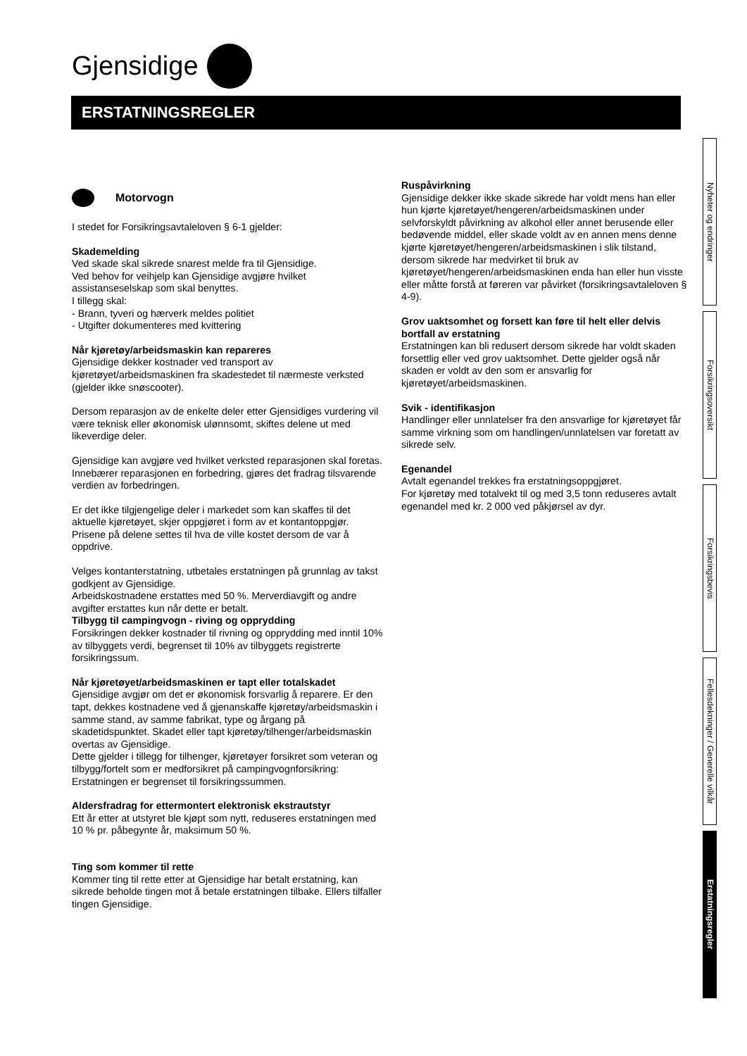Gjensidige
ERSTATNINGSREGLER
Motorvogn
I stedet for Forsikringsavtaleloven § 6-1 gjelder:
Skademelding
Ved skade skal sikrede snarest melde fra til Gjensidige.
Ved behov for veihjelp kan Gjensidige avgjøre hvilket assistanseselskap som skal benyttes.
I tillegg skal:
- Brann, tyveri og hærverk meldes politiet
- Utgifter dokumenteres med kvittering
Når kjøretøy/arbeidsmaskin kan repareres
Gjensidige dekker kostnader ved transport av kjøretøyet/arbeidsmaskinen fra skadestedet til nærmeste verksted (gjelder ikke snøscooter).
Dersom reparasjon av de enkelte deler etter Gjensidiges vurdering vil være teknisk eller økonomisk ulønnsomt, skiftes delene ut med likeverdige deler.
Gjensidige kan avgjøre ved hvilket verksted reparasjonen skal foretas. Innebærer reparasjonen en forbedring, gjøres det fradrag tilsvarende verdien av forbedringen.
Er det ikke tilgjengelige deler i markedet som kan skaffes til det aktuelle kjøretøyet, skjer oppgjøret i form av et kontantoppgjør. Prisene på delene settes til hva de ville kostet dersom de var å oppdrive.
Velges kontanterstatning, utbetales erstatningen på grunnlag av takst godkjent av Gjensidige.
Arbeidskostnadene erstattes med 50 %. Merverdiavgift og andre avgifter erstattes kun når dette er betalt.
Tilbygg til campingvogn - riving og opprydding
Forsikringen dekker kostnader til rivning og opprydding med inntil 10% av tilbyggets verdi, begrenset til 10% av tilbyggets registrerte forsikringssum.
Når kjøretøyet/arbeidsmaskinen er tapt eller totalskadet
Gjensidige avgjør om det er økonomisk forsvarlig å reparere. Er den tapt, dekkes kostnadene ved å gjenanskaffe kjøretøy/arbeidsmaskin i samme stand, av samme fabrikat, type og årgang på skadetidspunktet. Skadet eller tapt kjøretøy/tilhenger/arbeidsmaskin overtas av Gjensidige.
Dette gjelder i tillegg for tilhenger, kjøretøyer forsikret som veteran og tilbygg/fortelt som er medforsikret på campingvognforsikring: Erstatningen er begrenset til forsikringssummen.
Aldersfradrag for ettermontert elektronisk ekstrautstyr
Ett år etter at utstyret ble kjøpt som nytt, reduseres erstatningen med 10 % pr. påbegynte år, maksimum 50 %.
Ting som kommer til rette
Kommer ting til rette etter at Gjensidige har betalt erstatning, kan sikrede beholde tingen mot å betale erstatningen tilbake. Ellers tilfaller tingen Gjensidige.
Ruspåvirkning
Gjensidige dekker ikke skade sikrede har voldt mens han eller hun kjørte kjøretøyet/hengeren/arbeidsmaskinen under selvforskyldt påvirkning av alkohol eller annet berusende eller bedøvende middel, eller skade voldt av en annen mens denne kjørte kjøretøyet/hengeren/arbeidsmaskinen i slik tilstand, dersom sikrede har medvirket til bruk av kjøretøyet/hengeren/arbeidsmaskinen enda han eller hun visste eller måtte forstå at føreren var påvirket (forsikringsavtaleloven § 4-9).
Grov uaktsomhet og forsett kan føre til helt eller delvis bortfall av erstatning
Erstatningen kan bli redusert dersom sikrede har voldt skaden forsettlig eller ved grov uaktsomhet. Dette gjelder også når skaden er voldt av den som er ansvarlig for kjøretøyet/arbeidsmaskinen.
Svik - identifikasjon
Handlinger eller unnlatelser fra den ansvarlige for kjøretøyet får samme virkning som om handlingen/unnlatelsen var foretatt av sikrede selv.
Egenandel
Avtalt egenandel trekkes fra erstatningsoppgjøret.
For kjøretøy med totalvekt til og med 3,5 tonn reduseres avtalt egenandel med kr. 2 000 ved påkjørsel av dyr.
Nyheter og endringer
Forsikringsoversikt
Forsikringsbevis
Fellesdekninger / Generelle vilkår
Erstatningsregler